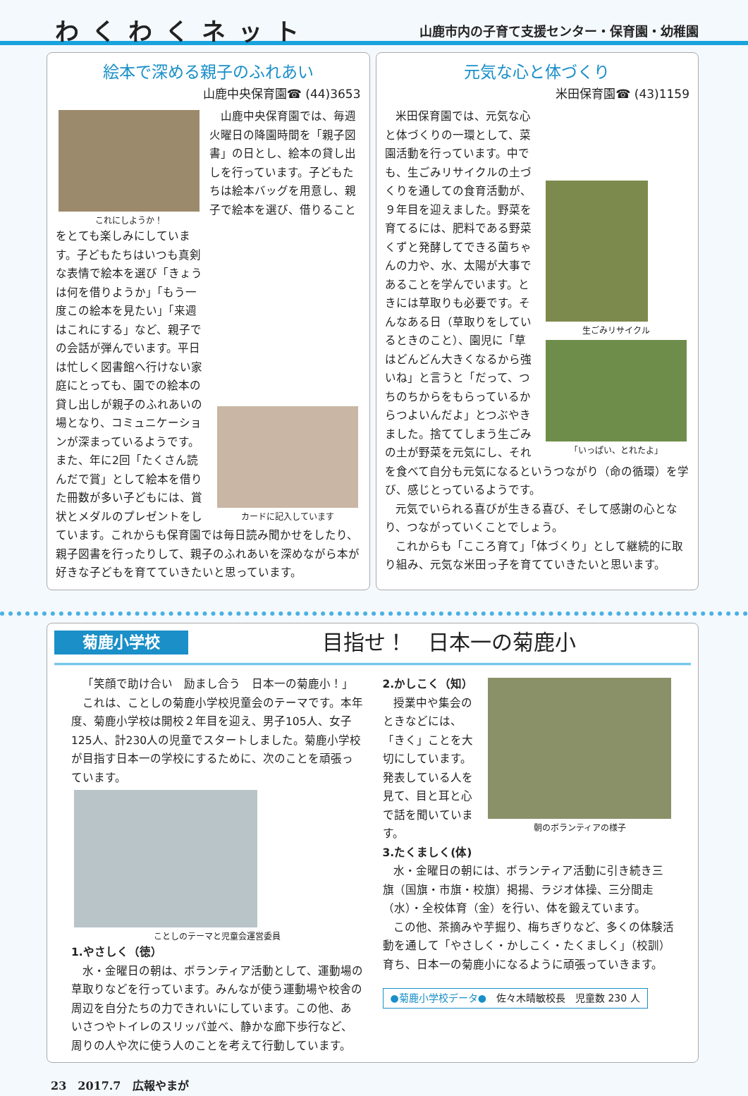わくわくネット 山鹿市内の子育て支援センター・保育園・幼稚園
絵本で深める親子のふれあい
山鹿中央保育園☎ (44)3653
これにしようか！
カードに記入しています
山鹿中央保育園では、毎週火曜日の降園時間を「親子図書」の日とし、絵本の貸し出しを行っています。子どもたちは絵本バッグを用意し、親子で絵本を選び、借りることをとても楽しみにしています。子どもたちはいつも真剣な表情で絵本を選び「きょうは何を借りようか」「もう一度この絵本を見たい」「来週はこれにする」など、親子での会話が弾んでいます。平日は忙しく図書館へ行けない家庭にとっても、園での絵本の貸し出しが親子のふれあいの場となり、コミュニケーションが深まっているようです。また、年に2回「たくさん読んだで賞」として絵本を借りた冊数が多い子どもには、賞状とメダルのプレゼントをしています。これからも保育園では毎日読み聞かせをしたり、親子図書を行ったりして、親子のふれあいを深めながら本が好きな子どもを育てていきたいと思っています。
元気な心と体づくり
米田保育園☎ (43)1159
生ごみリサイクル
「いっぱい、とれたよ」
米田保育園では、元気な心と体づくりの一環として、菜園活動を行っています。中でも、生ごみリサイクルの土づくりを通しての食育活動が、９年目を迎えました。野菜を育てるには、肥料である野菜くずと発酵してできる菌ちゃんの力や、水、太陽が大事であることを学んでいます。ときには草取りも必要です。そんなある日（草取りをしているときのこと）、園児に「草はどんどん大きくなるから強いね」と言うと「だって、つちのちからをもらっているからつよいんだよ」とつぶやきました。捨ててしまう生ごみの土が野菜を元気にし、それを食べて自分も元気になるというつながり（命の循環）を学び、感じとっているようです。
元気でいられる喜びが生きる喜び、そして感謝の心となり、つながっていくことでしょう。
これからも「こころ育て」「体づくり」として継続的に取り組み、元気な米田っ子を育てていきたいと思います。
菊鹿小学校 目指せ！　日本一の菊鹿小
「笑顔で助け合い　励まし合う　日本一の菊鹿小！」
これは、ことしの菊鹿小学校児童会のテーマです。本年度、菊鹿小学校は開校２年目を迎え、男子105人、女子125人、計230人の児童でスタートしました。菊鹿小学校が目指す日本一の学校にするために、次のことを頑張っています。
ことしのテーマと児童会運営委員
1.やさしく（徳）
水・金曜日の朝は、ボランティア活動として、運動場の草取りなどを行っています。みんなが使う運動場や校舎の周辺を自分たちの力できれいにしています。この他、あいさつやトイレのスリッパ並べ、静かな廊下歩行など、周りの人や次に使う人のことを考えて行動しています。
朝のボランティアの様子
2.かしこく（知）
授業中や集会のときなどには、「きく」ことを大切にしています。発表している人を見て、目と耳と心で話を聞いています。
3.たくましく(体)
水・金曜日の朝には、ボランティア活動に引き続き三旗（国旗・市旗・校旗）掲揚、ラジオ体操、三分間走（水）・全校体育（金）を行い、体を鍛えています。
この他、茶摘みや芋掘り、梅ちぎりなど、多くの体験活動を通して「やさしく・かしこく・たくましく」（校訓）育ち、日本一の菊鹿小になるように頑張っていきます。
●菊鹿小学校データ●　佐々木晴敏校長　児童数 230 人
23　2017.7　広報やまが